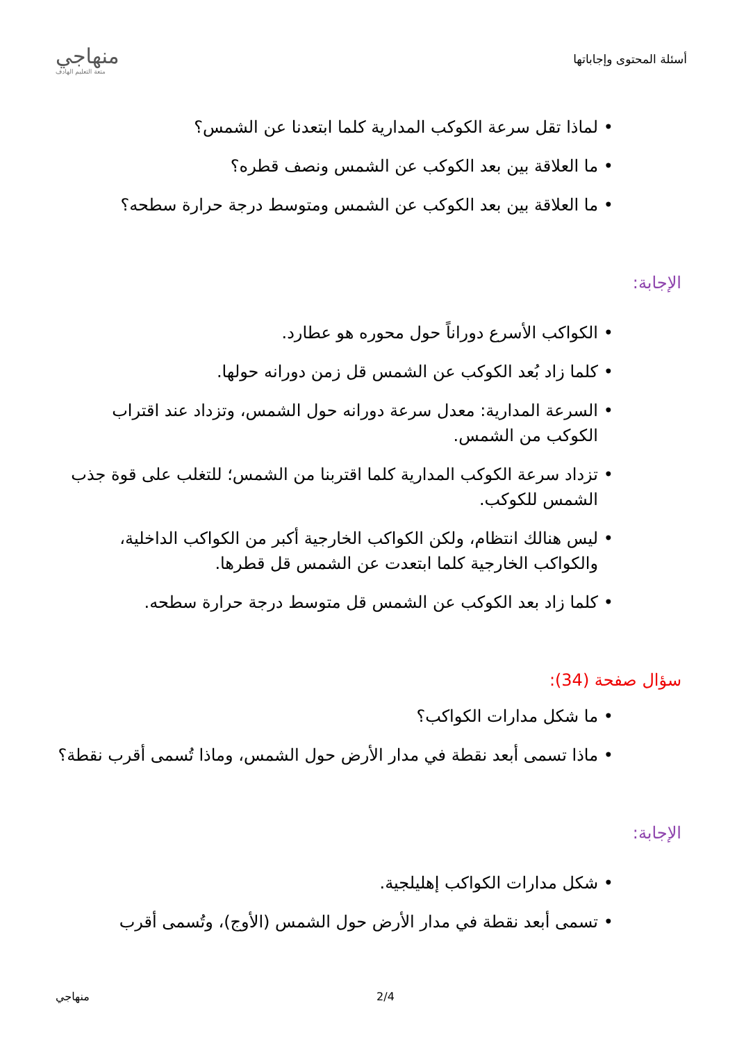أسئلة المحتوى وإجاباتها
منهاجي
متعة التعليم الهادف
لماذا تقل سرعة الكوكب المدارية كلما ابتعدنا عن الشمس؟
ما العلاقة بين بعد الكوكب عن الشمس ونصف قطره؟
ما العلاقة بين بعد الكوكب عن الشمس ومتوسط درجة حرارة سطحه؟
الإجابة:
الكواكب الأسرع دوراناً حول محوره هو عطارد.
كلما زاد بُعد الكوكب عن الشمس قل زمن دورانه حولها.
السرعة المدارية: معدل سرعة دورانه حول الشمس، وتزداد عند اقتراب الكوكب من الشمس.
تزداد سرعة الكوكب المدارية كلما اقتربنا من الشمس؛ للتغلب على قوة جذب الشمس للكوكب.
ليس هنالك انتظام، ولكن الكواكب الخارجية أكبر من الكواكب الداخلية، والكواكب الخارجية كلما ابتعدت عن الشمس قل قطرها.
كلما زاد بعد الكوكب عن الشمس قل متوسط درجة حرارة سطحه.
سؤال صفحة (34):
ما شكل مدارات الكواكب؟
ماذا تسمى أبعد نقطة في مدار الأرض حول الشمس، وماذا تُسمى أقرب نقطة؟
الإجابة:
شكل مدارات الكواكب إهليلجية.
تسمى أبعد نقطة في مدار الأرض حول الشمس (الأوج)، وتُسمى أقرب
2/4 منهاجي